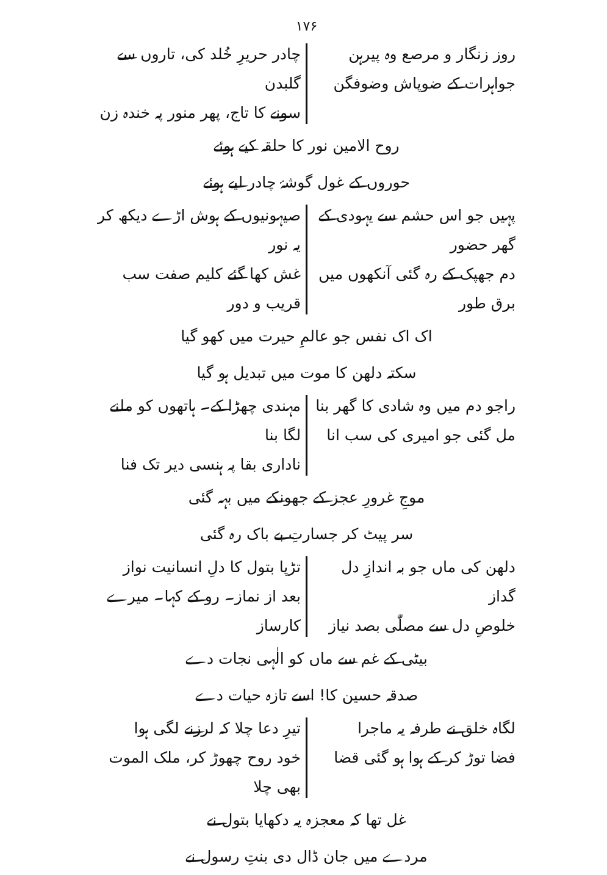۱۷۶
روز زنگار و مرصع وہ پیرہن
جواہرات کے ضوپاش وضوفگن
چادر حریرِ خُلد کی، تاروں سے گلبدن
سونے کا تاج، پھر منور پہ خندہ زن
روح الامین نور کا حلقہ کیے ہوئے
حوروں کے غول گوشۂ چادر لیے ہوئے
پہیں جو اس حشم سے یہودی کے گھر حضور
دم جھپک کے رہ گئی آنکھوں میں برق طور
صیہونیوں کے ہوش اڑے دیکھ کر یہ نور
غش کھا گئے کلیم صفت سب قریب و دور
اک اک نفس جو عالمِ حیرت میں کھو گیا
سکتہ دلھن کا موت میں تبدیل ہو گیا
راجو دم میں وہ شادی کا گھر بنا
مل گئی جو امیری کی سب انا
مہندی چھڑا کے۔ ہاتھوں کو ملنے لگا بنا
ناداری بقا پہ ہنسی دیر تک فنا
موجِ غرورِ عجز کے جھونکے میں بہہ گئی
سر پیٹ کر جسارتِ بے باک رہ گئی
دلھن کی ماں جو بہ اندازِ دل گداز
خلوصِ دل سے مصلّٰی بصد نیاز
تڑپا بتول کا دلِ انسانیت نواز
بعد از نماز۔ رو کے کہا۔ میرے کارساز
بیٹی کے غم سے ماں کو الٰہی نجات دے
صدقہ حسین کا! اسے تازہ حیات دے
لگاہ خلق نے طرفہ یہ ماجرا
فضا توڑ کر کے ہوا ہو گئی قضا
تیرِ دعا چلا کہ لرزنے لگی ہوا
خود روح چھوڑ کر، ملک الموت بھی چلا
غل تھا کہ معجزہ یہ دکھایا بتول نے
مردے میں جان ڈال دی بنتِ رسول نے